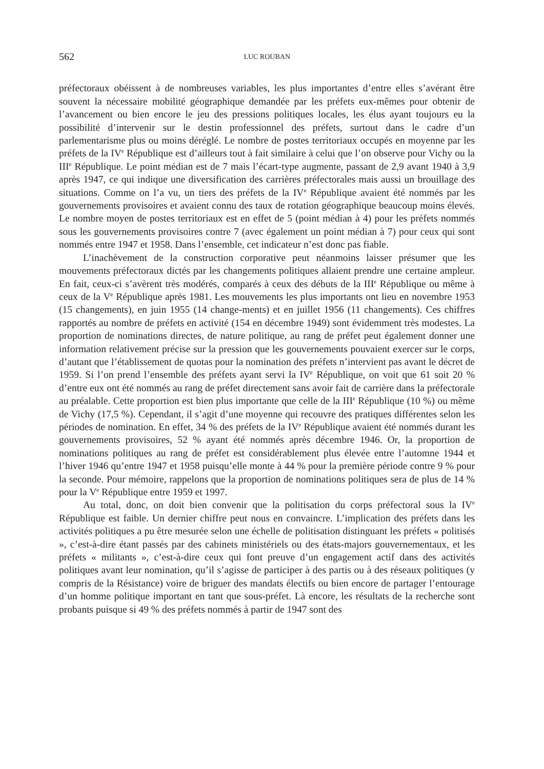562 LUC ROUBAN
préfectoraux obéissent à de nombreuses variables, les plus importantes d’entre elles s’avérant être souvent la nécessaire mobilité géographique demandée par les préfets eux-mêmes pour obtenir de l’avancement ou bien encore le jeu des pressions politiques locales, les élus ayant toujours eu la possibilité d’intervenir sur le destin professionnel des préfets, surtout dans le cadre d’un parlementarisme plus ou moins déréglé. Le nombre de postes territoriaux occupés en moyenne par les préfets de la IV<sup>e</sup> République est d’ailleurs tout à fait similaire à celui que l’on observe pour Vichy ou la III<sup>e</sup> République. Le point médian est de 7 mais l’écart-type augmente, passant de 2,9 avant 1940 à 3,9 après 1947, ce qui indique une diversification des carrières préfectorales mais aussi un brouillage des situations. Comme on l’a vu, un tiers des préfets de la IV<sup>e</sup> République avaient été nommés par les gouvernements provisoires et avaient connu des taux de rotation géographique beaucoup moins élevés. Le nombre moyen de postes territoriaux est en effet de 5 (point médian à 4) pour les préfets nommés sous les gouvernements provisoires contre 7 (avec également un point médian à 7) pour ceux qui sont nommés entre 1947 et 1958. Dans l’ensemble, cet indicateur n’est donc pas fiable.
L’inachèvement de la construction corporative peut néanmoins laisser présumer que les mouvements préfectoraux dictés par les changements politiques allaient prendre une certaine ampleur. En fait, ceux-ci s’avèrent très modérés, comparés à ceux des débuts de la III<sup>e</sup> République ou même à ceux de la V<sup>e</sup> République après 1981. Les mouvements les plus importants ont lieu en novembre 1953 (15 changements), en juin 1955 (14 change-ments) et en juillet 1956 (11 changements). Ces chiffres rapportés au nombre de préfets en activité (154 en décembre 1949) sont évidemment très modestes. La proportion de nominations directes, de nature politique, au rang de préfet peut également donner une information relativement précise sur la pression que les gouvernements pouvaient exercer sur le corps, d’autant que l’établissement de quotas pour la nomination des préfets n’intervient pas avant le décret de 1959. Si l’on prend l’ensemble des préfets ayant servi la IV<sup>e</sup> République, on voit que 61 soit 20 % d’entre eux ont été nommés au rang de préfet directement sans avoir fait de carrière dans la préfectorale au préalable. Cette proportion est bien plus importante que celle de la III<sup>e</sup> République (10 %) ou même de Vichy (17,5 %). Cependant, il s’agit d’une moyenne qui recouvre des pratiques différentes selon les périodes de nomination. En effet, 34 % des préfets de la IV<sup>e</sup> République avaient été nommés durant les gouvernements provisoires, 52 % ayant été nommés après décembre 1946. Or, la proportion de nominations politiques au rang de préfet est considérablement plus élevée entre l’automne 1944 et l’hiver 1946 qu’entre 1947 et 1958 puisqu’elle monte à 44 % pour la première période contre 9 % pour la seconde. Pour mémoire, rappelons que la proportion de nominations politiques sera de plus de 14 % pour la V<sup>e</sup> République entre 1959 et 1997.
Au total, donc, on doit bien convenir que la politisation du corps préfectoral sous la IV<sup>e</sup> République est faible. Un dernier chiffre peut nous en convaincre. L’implication des préfets dans les activités politiques a pu être mesurée selon une échelle de politisation distinguant les préfets « politisés », c’est-à-dire étant passés par des cabinets ministériels ou des états-majors gouvernementaux, et les préfets « militants », c’est-à-dire ceux qui font preuve d’un engagement actif dans des activités politiques avant leur nomination, qu’il s’agisse de participer à des partis ou à des réseaux politiques (y compris de la Résistance) voire de briguer des mandats électifs ou bien encore de partager l’entourage d’un homme politique important en tant que sous-préfet. Là encore, les résultats de la recherche sont probants puisque si 49 % des préfets nommés à partir de 1947 sont des